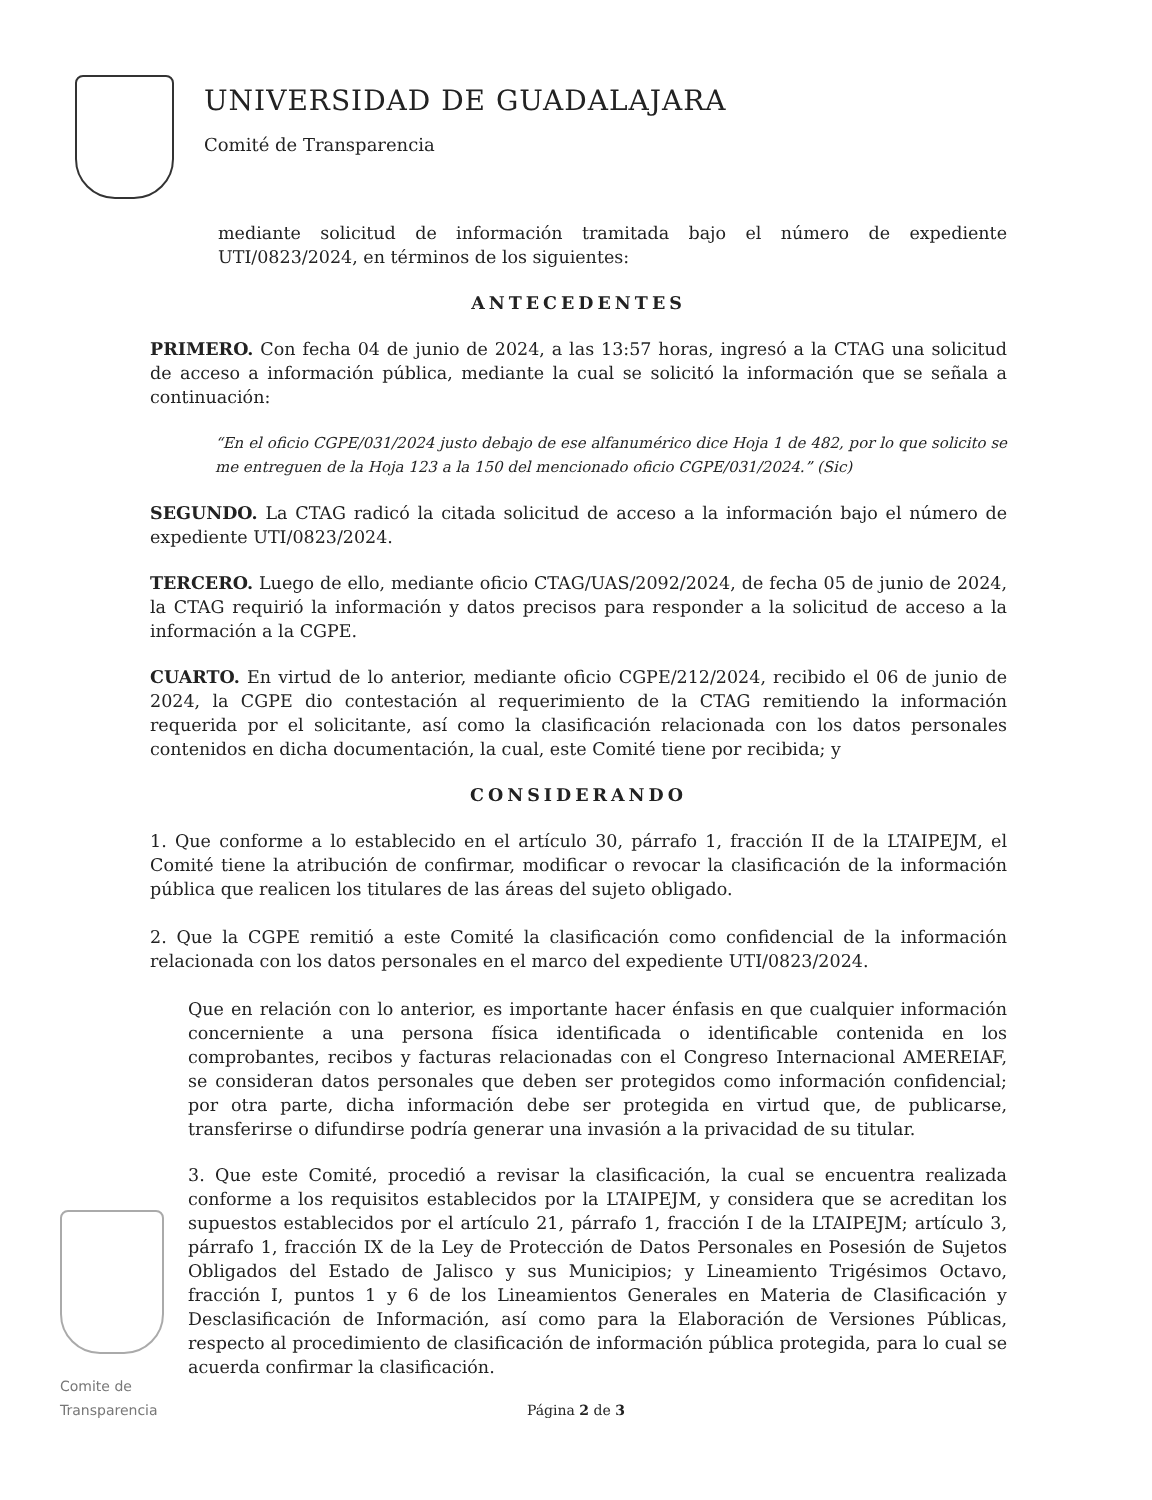UNIVERSIDAD DE GUADALAJARA
Comité de Transparencia
mediante solicitud de información tramitada bajo el número de expediente UTI/0823/2024, en términos de los siguientes:
ANTECEDENTES
PRIMERO. Con fecha 04 de junio de 2024, a las 13:57 horas, ingresó a la CTAG una solicitud de acceso a información pública, mediante la cual se solicitó la información que se señala a continuación:
“En el oficio CGPE/031/2024 justo debajo de ese alfanumérico dice Hoja 1 de 482, por lo que solicito se me entreguen de la Hoja 123 a la 150 del mencionado oficio CGPE/031/2024.” (Sic)
SEGUNDO. La CTAG radicó la citada solicitud de acceso a la información bajo el número de expediente UTI/0823/2024.
TERCERO. Luego de ello, mediante oficio CTAG/UAS/2092/2024, de fecha 05 de junio de 2024, la CTAG requirió la información y datos precisos para responder a la solicitud de acceso a la información a la CGPE.
CUARTO. En virtud de lo anterior, mediante oficio CGPE/212/2024, recibido el 06 de junio de 2024, la CGPE dio contestación al requerimiento de la CTAG remitiendo la información requerida por el solicitante, así como la clasificación relacionada con los datos personales contenidos en dicha documentación, la cual, este Comité tiene por recibida; y
CONSIDERANDO
1. Que conforme a lo establecido en el artículo 30, párrafo 1, fracción II de la LTAIPEJM, el Comité tiene la atribución de confirmar, modificar o revocar la clasificación de la información pública que realicen los titulares de las áreas del sujeto obligado.
2. Que la CGPE remitió a este Comité la clasificación como confidencial de la información relacionada con los datos personales en el marco del expediente UTI/0823/2024.
Que en relación con lo anterior, es importante hacer énfasis en que cualquier información concerniente a una persona física identificada o identificable contenida en los comprobantes, recibos y facturas relacionadas con el Congreso Internacional AMEREIAF, se consideran datos personales que deben ser protegidos como información confidencial; por otra parte, dicha información debe ser protegida en virtud que, de publicarse, transferirse o difundirse podría generar una invasión a la privacidad de su titular.
3. Que este Comité, procedió a revisar la clasificación, la cual se encuentra realizada conforme a los requisitos establecidos por la LTAIPEJM, y considera que se acreditan los supuestos establecidos por el artículo 21, párrafo 1, fracción I de la LTAIPEJM; artículo 3, párrafo 1, fracción IX de la Ley de Protección de Datos Personales en Posesión de Sujetos Obligados del Estado de Jalisco y sus Municipios; y Lineamiento Trigésimos Octavo, fracción I, puntos 1 y 6 de los Lineamientos Generales en Materia de Clasificación y Desclasificación de Información, así como para la Elaboración de Versiones Públicas, respecto al procedimiento de clasificación de información pública protegida, para lo cual se acuerda confirmar la clasificación.
Comite de Transparencia
Página 2 de 3